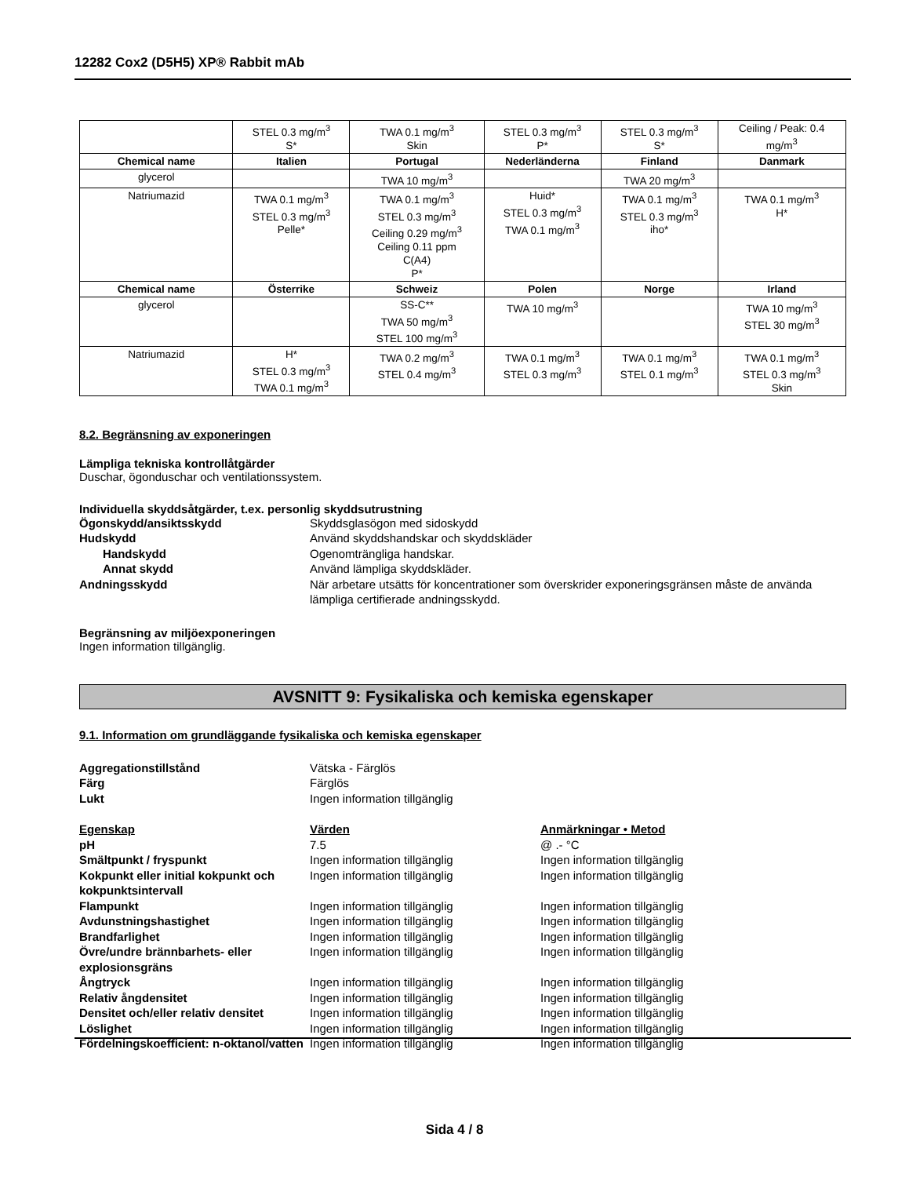12282 Cox2 (D5H5) XP® Rabbit mAb
| | STEL 0.3 mg/m<sup>3</sup> S* | TWA 0.1 mg/m<sup>3</sup> Skin | STEL 0.3 mg/m<sup>3</sup> P* | STEL 0.3 mg/m<sup>3</sup> S* | Ceiling / Peak: 0.4 mg/m<sup>3</sup> |
| Chemical name | Italien | Portugal | Nederländerna | Finland | Danmark |
| glycerol | | TWA 10 mg/m<sup>3</sup> | | TWA 20 mg/m<sup>3</sup> | |
| Natriumazid | TWA 0.1 mg/m<sup>3</sup> STEL 0.3 mg/m<sup>3</sup> Pelle* | TWA 0.1 mg/m<sup>3</sup> STEL 0.3 mg/m<sup>3</sup> Ceiling 0.29 mg/m<sup>3</sup> Ceiling 0.11 ppm C(A4) P* | Huid* STEL 0.3 mg/m<sup>3</sup> TWA 0.1 mg/m<sup>3</sup> | TWA 0.1 mg/m<sup>3</sup> STEL 0.3 mg/m<sup>3</sup> iho* | TWA 0.1 mg/m<sup>3</sup> H* |
| Chemical name | Österrike | Schweiz | Polen | Norge | Irland |
| glycerol | | SS-C** TWA 50 mg/m<sup>3</sup> STEL 100 mg/m<sup>3</sup> | TWA 10 mg/m<sup>3</sup> | | TWA 10 mg/m<sup>3</sup> STEL 30 mg/m<sup>3</sup> |
| Natriumazid | H* STEL 0.3 mg/m<sup>3</sup> TWA 0.1 mg/m<sup>3</sup> | TWA 0.2 mg/m<sup>3</sup> STEL 0.4 mg/m<sup>3</sup> | TWA 0.1 mg/m<sup>3</sup> STEL 0.3 mg/m<sup>3</sup> | TWA 0.1 mg/m<sup>3</sup> STEL 0.1 mg/m<sup>3</sup> | TWA 0.1 mg/m<sup>3</sup> STEL 0.3 mg/m<sup>3</sup> Skin |
8.2. Begränsning av exponeringen
Lämpliga tekniska kontrollåtgärder
Duschar, ögonduschar och ventilationssystem.
Individuella skyddsåtgärder, t.ex. personlig skyddsutrustning
Ögonskydd/ansiktsskydd Skyddsglasögon med sidoskydd
Hudskydd Använd skyddshandskar och skyddskläder
Handskydd Ogenomträngliga handskar.
Annat skydd Använd lämpliga skyddskläder.
Andningsskydd När arbetare utsätts för koncentrationer som överskrider exponeringsgränsen måste de använda lämpliga certifierade andningsskydd.
Begränsning av miljöexponeringen
Ingen information tillgänglig.
AVSNITT 9: Fysikaliska och kemiska egenskaper
9.1. Information om grundläggande fysikaliska och kemiska egenskaper
Aggregationstillstånd Vätska - Färglös
Färg Färglös
Lukt Ingen information tillgänglig
Egenskap Värden Anmärkningar • Metod
pH 7.5 @ .- °C
Smältpunkt / fryspunkt Ingen information tillgänglig Ingen information tillgänglig
Kokpunkt eller initial kokpunkt och kokpunktsintervall
Ingen information tillgänglig Ingen information tillgänglig
Flampunkt Ingen information tillgänglig Ingen information tillgänglig
Avdunstningshastighet Ingen information tillgänglig Ingen information tillgänglig
Brandfarlighet Ingen information tillgänglig Ingen information tillgänglig
Övre/undre brännbarhets- eller explosionsgräns
Ingen information tillgänglig Ingen information tillgänglig
Ångtryck Ingen information tillgänglig Ingen information tillgänglig
Relativ ångdensitet Ingen information tillgänglig Ingen information tillgänglig
Densitet och/eller relativ densitet
Ingen information tillgänglig Ingen information tillgänglig
Löslighet Ingen information tillgänglig Ingen information tillgänglig
Fördelningskoefficient: n-oktanol/vatten
Ingen information tillgänglig Ingen information tillgänglig
Sida 4 / 8